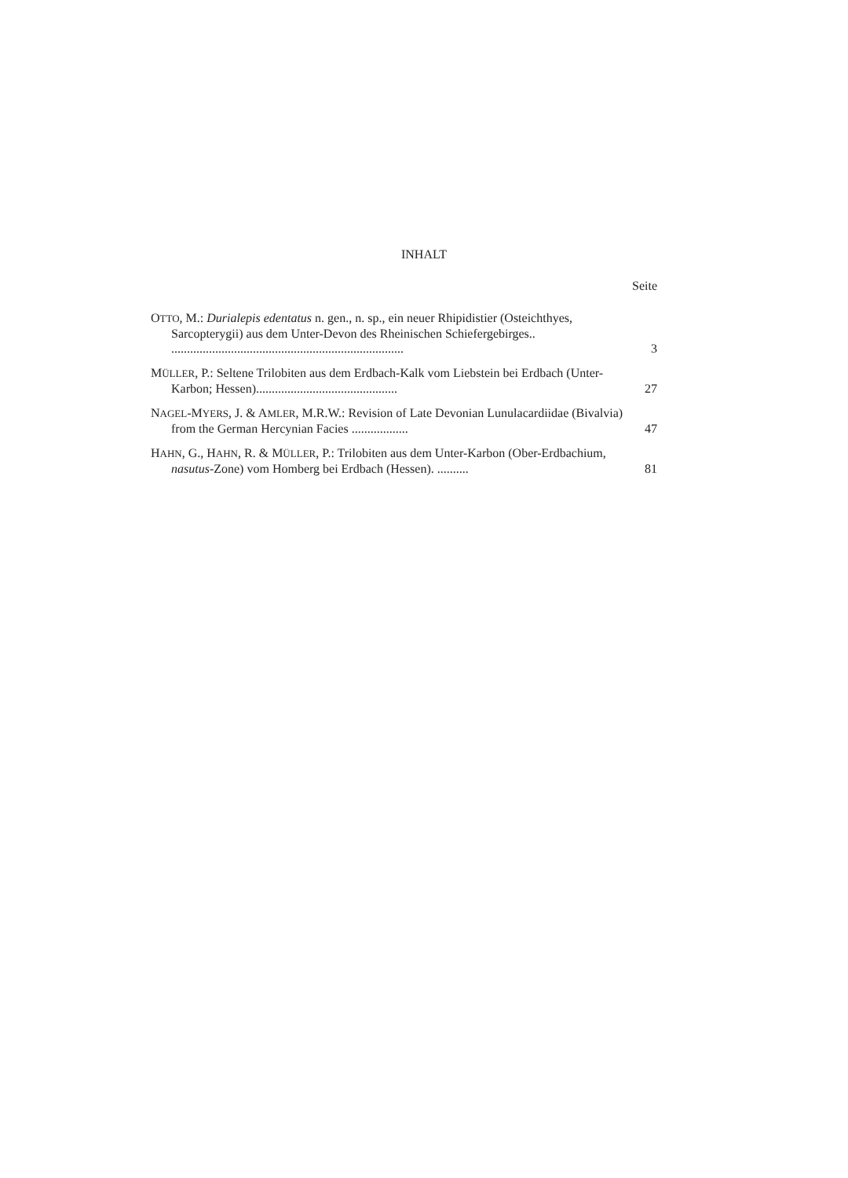INHALT
Seite
OTTO, M.: Durialepis edentatus n. gen., n. sp., ein neuer Rhipidistier (Osteichthyes, Sarcopterygii) aus dem Unter-Devon des Rheinischen Schiefergebirges.. ..........................................................................
3
MÜLLER, P.: Seltene Trilobiten aus dem Erdbach-Kalk vom Liebstein bei Erdbach (Unter-Karbon; Hessen).............................................
27
NAGEL-MYERS, J. & AMLER, M.R.W.: Revision of Late Devonian Lunulacardiidae (Bivalvia) from the German Hercynian Facies ..................
47
HAHN, G., HAHN, R. & MÜLLER, P.: Trilobiten aus dem Unter-Karbon (Ober-Erdbachium, nasutus-Zone) vom Homberg bei Erdbach (Hessen). ..........
81